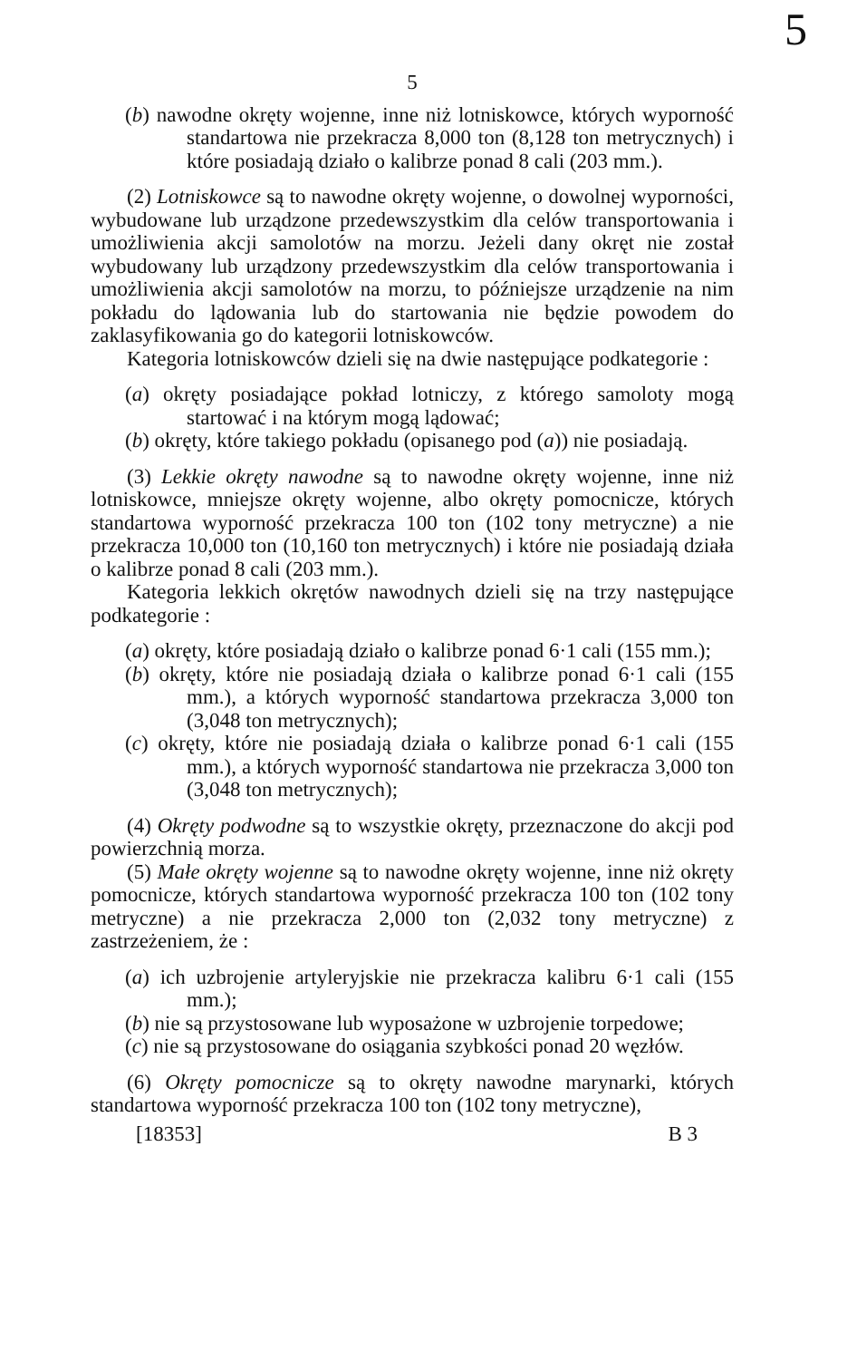5
5
(b) nawodne okręty wojenne, inne niż lotniskowce, których wyporność standartowa nie przekracza 8,000 ton (8,128 ton metrycznych) i które posiadają działo o kalibrze ponad 8 cali (203 mm.).
(2) Lotniskowce są to nawodne okręty wojenne, o dowolnej wyporności, wybudowane lub urządzone przedewszystkim dla celów transportowania i umożliwienia akcji samolotów na morzu. Jeżeli dany okręt nie został wybudowany lub urządzony przedewszystkim dla celów transportowania i umożliwienia akcji samolotów na morzu, to późniejsze urządzenie na nim pokładu do lądowania lub do startowania nie będzie powodem do zaklasyfikowania go do kategorii lotniskowców.
Kategoria lotniskowców dzieli się na dwie następujące podkategorie :
(a) okręty posiadające pokład lotniczy, z którego samoloty mogą startować i na którym mogą lądować;
(b) okręty, które takiego pokładu (opisanego pod (a)) nie posiadają.
(3) Lekkie okręty nawodne są to nawodne okręty wojenne, inne niż lotniskowce, mniejsze okręty wojenne, albo okręty pomocnicze, których standartowa wyporność przekracza 100 ton (102 tony metryczne) a nie przekracza 10,000 ton (10,160 ton metrycznych) i które nie posiadają działa o kalibrze ponad 8 cali (203 mm.).
Kategoria lekkich okrętów nawodnych dzieli się na trzy następujące podkategorie :
(a) okręty, które posiadają działo o kalibrze ponad 6·1 cali (155 mm.);
(b) okręty, które nie posiadają działa o kalibrze ponad 6·1 cali (155 mm.), a których wyporność standartowa przekracza 3,000 ton (3,048 ton metrycznych);
(c) okręty, które nie posiadają działa o kalibrze ponad 6·1 cali (155 mm.), a których wyporność standartowa nie przekracza 3,000 ton (3,048 ton metrycznych);
(4) Okręty podwodne są to wszystkie okręty, przeznaczone do akcji pod powierzchnią morza.
(5) Małe okręty wojenne są to nawodne okręty wojenne, inne niż okręty pomocnicze, których standartowa wyporność przekracza 100 ton (102 tony metryczne) a nie przekracza 2,000 ton (2,032 tony metryczne) z zastrzeżeniem, że :
(a) ich uzbrojenie artyleryjskie nie przekracza kalibru 6·1 cali (155 mm.);
(b) nie są przystosowane lub wyposażone w uzbrojenie torpedowe;
(c) nie są przystosowane do osiągania szybkości ponad 20 węzłów.
(6) Okręty pomocnicze są to okręty nawodne marynarki, których standartowa wyporność przekracza 100 ton (102 tony metryczne),
[18353] B 3